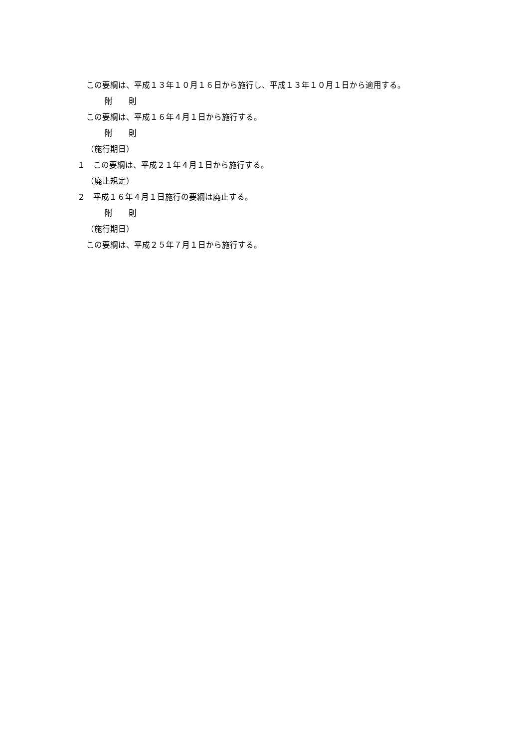この要綱は、平成１３年１０月１６日から施行し、平成１３年１０月１日から適用する。
附　　則
この要綱は、平成１６年４月１日から施行する。
附　　則
（施行期日）
１　この要綱は、平成２１年４月１日から施行する。
（廃止規定）
２　平成１６年４月１日施行の要綱は廃止する。
附　　則
（施行期日）
この要綱は、平成２５年７月１日から施行する。